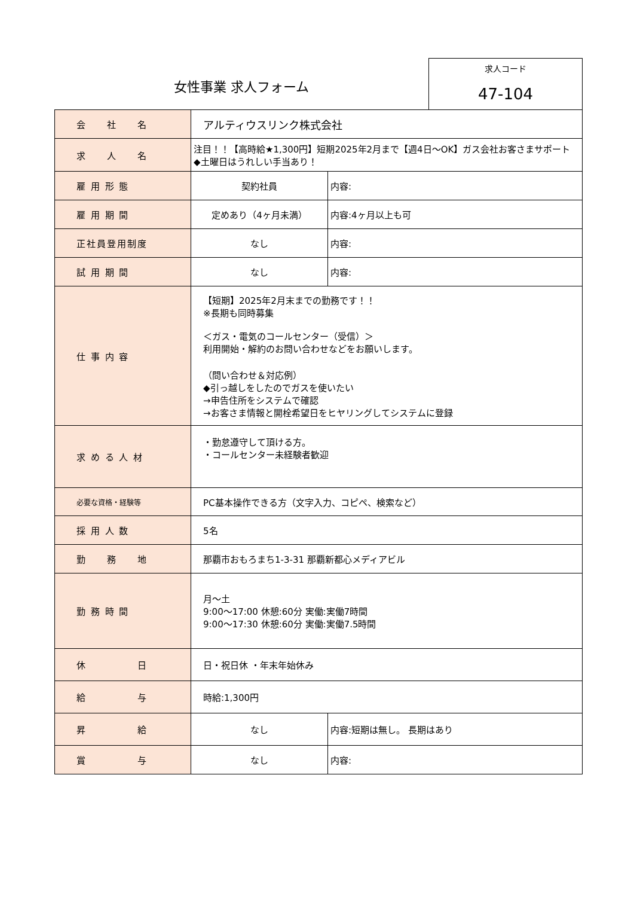女性事業 求人フォーム
求人コード
47-104
| 会 社 名 | アルティウスリンク株式会社 | |
| 求 人 名 | 注目！！【高時給★1,300円】短期2025年2月まで【週4日～OK】ガス会社お客さまサポート ◆土曜日はうれしい手当あり！ | |
| 雇 用 形 態 | 契約社員 | 内容: |
| 雇 用 期 間 | 定めあり（4ヶ月未満） | 内容:4ヶ月以上も可 |
| 正社員登用制度 | なし | 内容: |
| 試 用 期 間 | なし | 内容: |
| 仕 事 内 容 | 【短期】2025年2月末までの勤務です！！ ※長期も同時募集 ＜ガス・電気のコールセンター（受信）＞ 利用開始・解約のお問い合わせなどをお願いします。 （問い合わせ＆対応例） ◆引っ越しをしたのでガスを使いたい →申告住所をシステムで確認 →お客さま情報と開栓希望日をヒヤリングしてシステムに登録 | |
| 求 め る 人 材 | ・勤怠遵守して頂ける方。 ・コールセンター未経験者歓迎 | |
| 必要な資格・経験等 | PC基本操作できる方（文字入力、コピペ、検索など） | |
| 採 用 人 数 | 5名 | |
| 勤 務 地 | 那覇市おもろまち1-3-31 那覇新都心メディアビル | |
| 勤 務 時 間 | 月～土 9:00～17:00 休憩:60分 実働:実働7時間 9:00～17:30 休憩:60分 実働:実働7.5時間 | |
| 休 日 | 日・祝日休 ・年末年始休み | |
| 給 与 | 時給:1,300円 | |
| 昇 給 | なし | 内容:短期は無し。 長期はあり |
| 賞 与 | なし | 内容: |